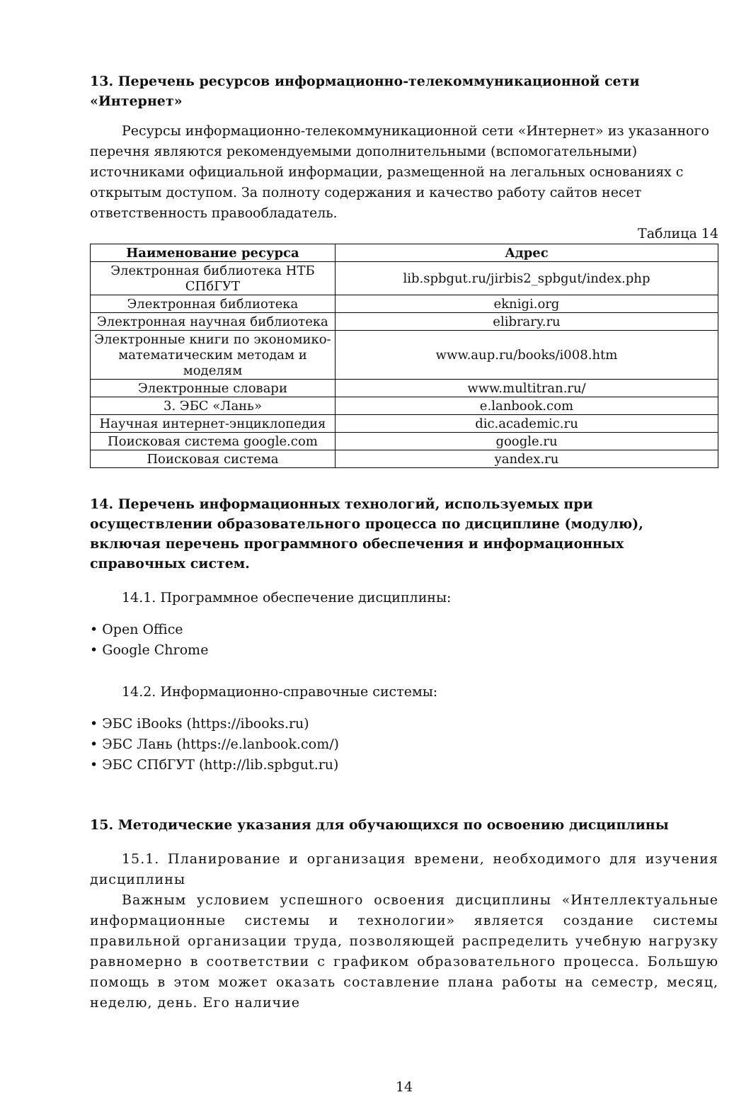13. Перечень ресурсов информационно-телекоммуникационной сети «Интернет»
Ресурсы информационно-телекоммуникационной сети «Интернет» из указанного перечня являются рекомендуемыми дополнительными (вспомогательными) источниками официальной информации, размещенной на легальных основаниях с открытым доступом. За полноту содержания и качество работу сайтов несет ответственность правообладатель.
Таблица 14
| Наименование ресурса | Адрес |
| --- | --- |
| Электронная библиотека НТБ СПбГУТ | lib.spbgut.ru/jirbis2_spbgut/index.php |
| Электронная библиотека | eknigi.org |
| Электронная научная библиотека | elibrary.ru |
| Электронные книги по экономико-математическим методам и моделям | www.aup.ru/books/i008.htm |
| Электронные словари | www.multitran.ru/ |
| 3. ЭБС «Лань» | e.lanbook.com |
| Научная интернет-энциклопедия | dic.academic.ru |
| Поисковая система google.com | google.ru |
| Поисковая система | yandex.ru |
14. Перечень информационных технологий, используемых при осуществлении образовательного процесса по дисциплине (модулю), включая перечень программного обеспечения и информационных справочных систем.
14.1. Программное обеспечение дисциплины:
• Open Office
• Google Chrome
14.2. Информационно-справочные системы:
• ЭБС iBooks (https://ibooks.ru)
• ЭБС Лань (https://e.lanbook.com/)
• ЭБС СПбГУТ (http://lib.spbgut.ru)
15. Методические указания для обучающихся по освоению дисциплины
15.1. Планирование и организация времени, необходимого для изучения дисциплины
Важным условием успешного освоения дисциплины «Интеллектуальные информационные системы и технологии» является создание системы правильной организации труда, позволяющей распределить учебную нагрузку равномерно в соответствии с графиком образовательного процесса. Большую помощь в этом может оказать составление плана работы на семестр, месяц, неделю, день. Его наличие
14